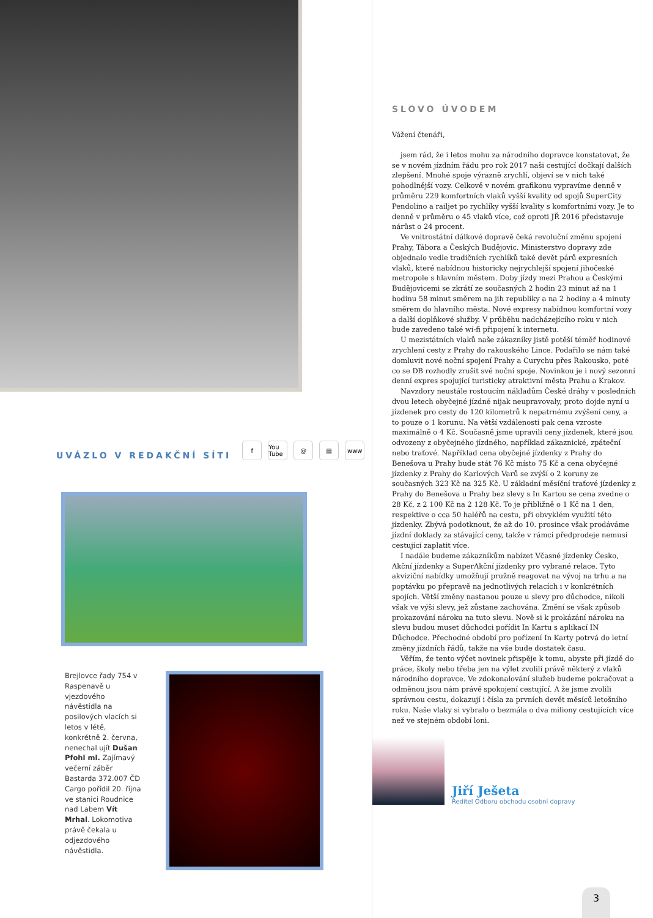UVÁZLO V REDAKČNÍ SÍTI
f You Tube @ ▤ www
Brejlovce řady 754 v Raspenavě u vjezdového návěstidla na posilových vlacích si letos v létě, konkrétně 2. června, nenechal ujít Dušan Pfohl ml. Zajímavý večerní záběr Bastarda 372.007 ČD Cargo pořídil 20. října ve stanici Roudnice nad Labem Vít Mrhal. Lokomotiva právě čekala u odjezdového návěstidla.
SLOVO ÚVODEM
Vážení čtenáři,
jsem rád, že i letos mohu za národního dopravce konstatovat, že se v novém jízdním řádu pro rok 2017 naši cestující dočkají dalších zlepšení. Mnohé spoje výrazně zrychlí, objeví se v nich také pohodlnější vozy. Celkově v novém grafikonu vypravíme denně v průměru 229 komfortních vlaků vyšší kvality od spojů SuperCity Pendolino a railjet po rychlíky vyšší kvality s komfortními vozy. Je to denně v průměru o 45 vlaků více, což oproti JŘ 2016 představuje nárůst o 24 procent.
Ve vnitrostátní dálkové dopravě čeká revoluční změnu spojení Prahy, Tábora a Českých Budějovic. Ministerstvo dopravy zde objednalo vedle tradičních rychlíků také devět párů expresních vlaků, které nabídnou historicky nejrychlejší spojení jihočeské metropole s hlavním městem. Doby jízdy mezi Prahou a Českými Budějovicemi se zkrátí ze současných 2 hodin 23 minut až na 1 hodinu 58 minut směrem na jih republiky a na 2 hodiny a 4 minuty směrem do hlavního města. Nové expresy nabídnou komfortní vozy a další doplňkové služby. V průběhu nadcházejícího roku v nich bude zavedeno také wi-fi připojení k internetu.
U mezistátních vlaků naše zákazníky jistě potěší téměř hodinové zrychlení cesty z Prahy do rakouského Lince. Podařilo se nám také domluvit nové noční spojení Prahy a Curychu přes Rakousko, poté co se DB rozhodly zrušit své noční spoje. Novinkou je i nový sezonní denní expres spojující turisticky atraktivní města Prahu a Krakov.
Navzdory neustále rostoucím nákladům České dráhy v posledních dvou letech obyčejné jízdné nijak neupravovaly, proto dojde nyní u jízdenek pro cesty do 120 kilometrů k nepatrnému zvýšení ceny, a to pouze o 1 korunu. Na větší vzdálenosti pak cena vzroste maximálně o 4 Kč. Současně jsme upravili ceny jízdenek, které jsou odvozeny z obyčejného jízdného, například zákaznické, zpáteční nebo traťové. Například cena obyčejné jízdenky z Prahy do Benešova u Prahy bude stát 76 Kč místo 75 Kč a cena obyčejné jízdenky z Prahy do Karlových Varů se zvýší o 2 koruny ze současných 323 Kč na 325 Kč. U základní měsíční traťové jízdenky z Prahy do Benešova u Prahy bez slevy s In Kartou se cena zvedne o 28 Kč, z 2 100 Kč na 2 128 Kč. To je přibližně o 1 Kč na 1 den, respektive o cca 50 haléřů na cestu, při obvyklém využití této jízdenky. Zbývá podotknout, že až do 10. prosince však prodáváme jízdní doklady za stávající ceny, takže v rámci předprodeje nemusí cestující zaplatit více.
I nadále budeme zákazníkům nabízet Včasné jízdenky Česko, Akční jízdenky a SuperAkční jízdenky pro vybrané relace. Tyto akviziční nabídky umožňují pružně reagovat na vývoj na trhu a na poptávku po přepravě na jednotlivých relacích i v konkrétních spojích. Větší změny nastanou pouze u slevy pro důchodce, nikoli však ve výši slevy, jež zůstane zachována. Změní se však způsob prokazování nároku na tuto slevu. Nově si k prokázání nároku na slevu budou muset důchodci pořídit In Kartu s aplikací IN Důchodce. Přechodné období pro pořízení In Karty potrvá do letní změny jízdních řádů, takže na vše bude dostatek času.
Věřím, že tento výčet novinek přispěje k tomu, abyste při jízdě do práce, školy nebo třeba jen na výlet zvolili právě některý z vlaků národního dopravce. Ve zdokonalování služeb budeme pokračovat a odměnou jsou nám právě spokojení cestující. A že jsme zvolili správnou cestu, dokazují i čísla za prvních devět měsíců letošního roku. Naše vlaky si vybralo o bezmála o dva miliony cestujících více než ve stejném období loni.
Jiří Ješeta
Ředitel Odboru obchodu osobní dopravy
3